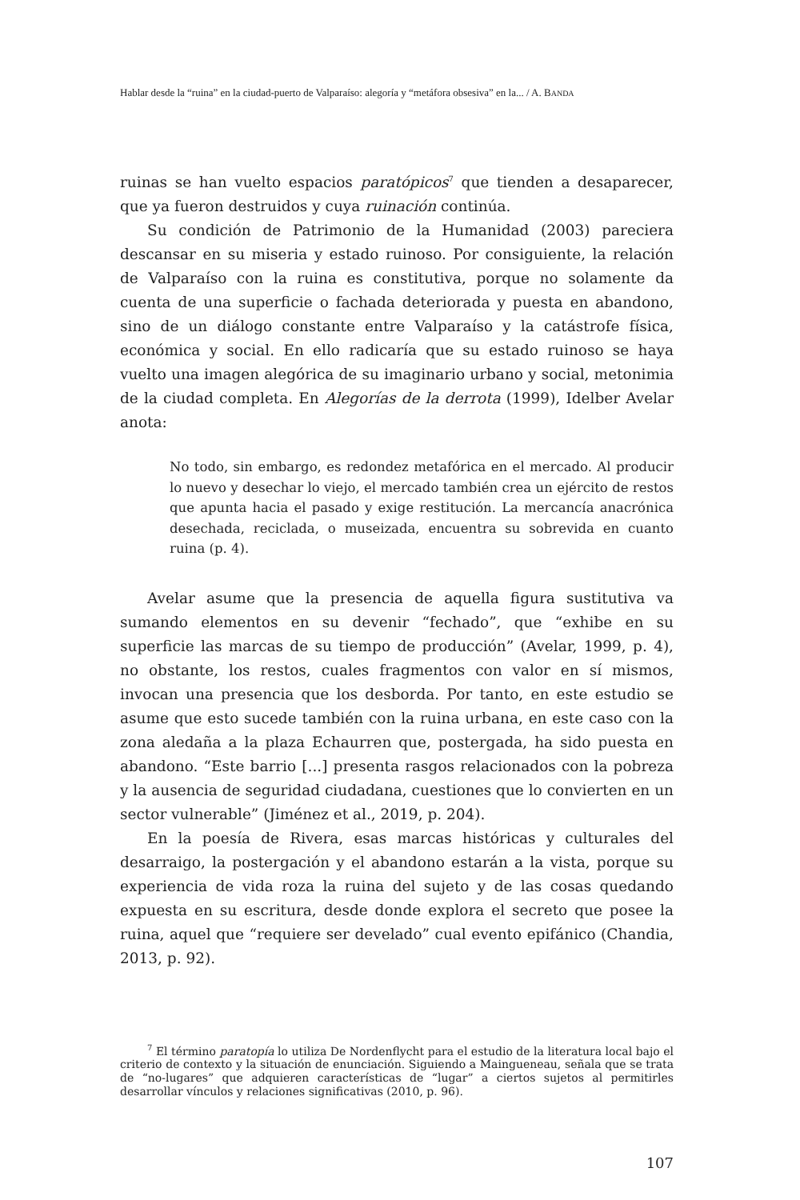Hablar desde la “ruina” en la ciudad-puerto de Valparaíso: alegoría y “metáfora obsesiva” en la... / A. BANDA
ruinas se han vuelto espacios paratópicos<sup>7</sup> que tienden a desaparecer, que ya fueron destruidos y cuya ruinación continúa.
Su condición de Patrimonio de la Humanidad (2003) pareciera descansar en su miseria y estado ruinoso. Por consiguiente, la relación de Valparaíso con la ruina es constitutiva, porque no solamente da cuenta de una superficie o fachada deteriorada y puesta en abandono, sino de un diálogo constante entre Valparaíso y la catástrofe física, económica y social. En ello radicaría que su estado ruinoso se haya vuelto una imagen alegórica de su imaginario urbano y social, metonimia de la ciudad completa. En Alegorías de la derrota (1999), Idelber Avelar anota:
No todo, sin embargo, es redondez metafórica en el mercado. Al producir lo nuevo y desechar lo viejo, el mercado también crea un ejército de restos que apunta hacia el pasado y exige restitución. La mercancía anacrónica desechada, reciclada, o museizada, encuentra su sobrevida en cuanto ruina (p. 4).
Avelar asume que la presencia de aquella figura sustitutiva va sumando elementos en su devenir “fechado”, que “exhibe en su superficie las marcas de su tiempo de producción” (Avelar, 1999, p. 4), no obstante, los restos, cuales fragmentos con valor en sí mismos, invocan una presencia que los desborda. Por tanto, en este estudio se asume que esto sucede también con la ruina urbana, en este caso con la zona aledaña a la plaza Echaurren que, postergada, ha sido puesta en abandono. “Este barrio [...] presenta rasgos relacionados con la pobreza y la ausencia de seguridad ciudadana, cuestiones que lo convierten en un sector vulnerable” (Jiménez et al., 2019, p. 204).
En la poesía de Rivera, esas marcas históricas y culturales del desarraigo, la postergación y el abandono estarán a la vista, porque su experiencia de vida roza la ruina del sujeto y de las cosas quedando expuesta en su escritura, desde donde explora el secreto que posee la ruina, aquel que “requiere ser develado” cual evento epifánico (Chandia, 2013, p. 92).
<sup>7</sup> El término paratopía lo utiliza De Nordenflycht para el estudio de la literatura local bajo el criterio de contexto y la situación de enunciación. Siguiendo a Maingueneau, señala que se trata de “no-lugares” que adquieren características de “lugar” a ciertos sujetos al permitirles desarrollar vínculos y relaciones significativas (2010, p. 96).
107